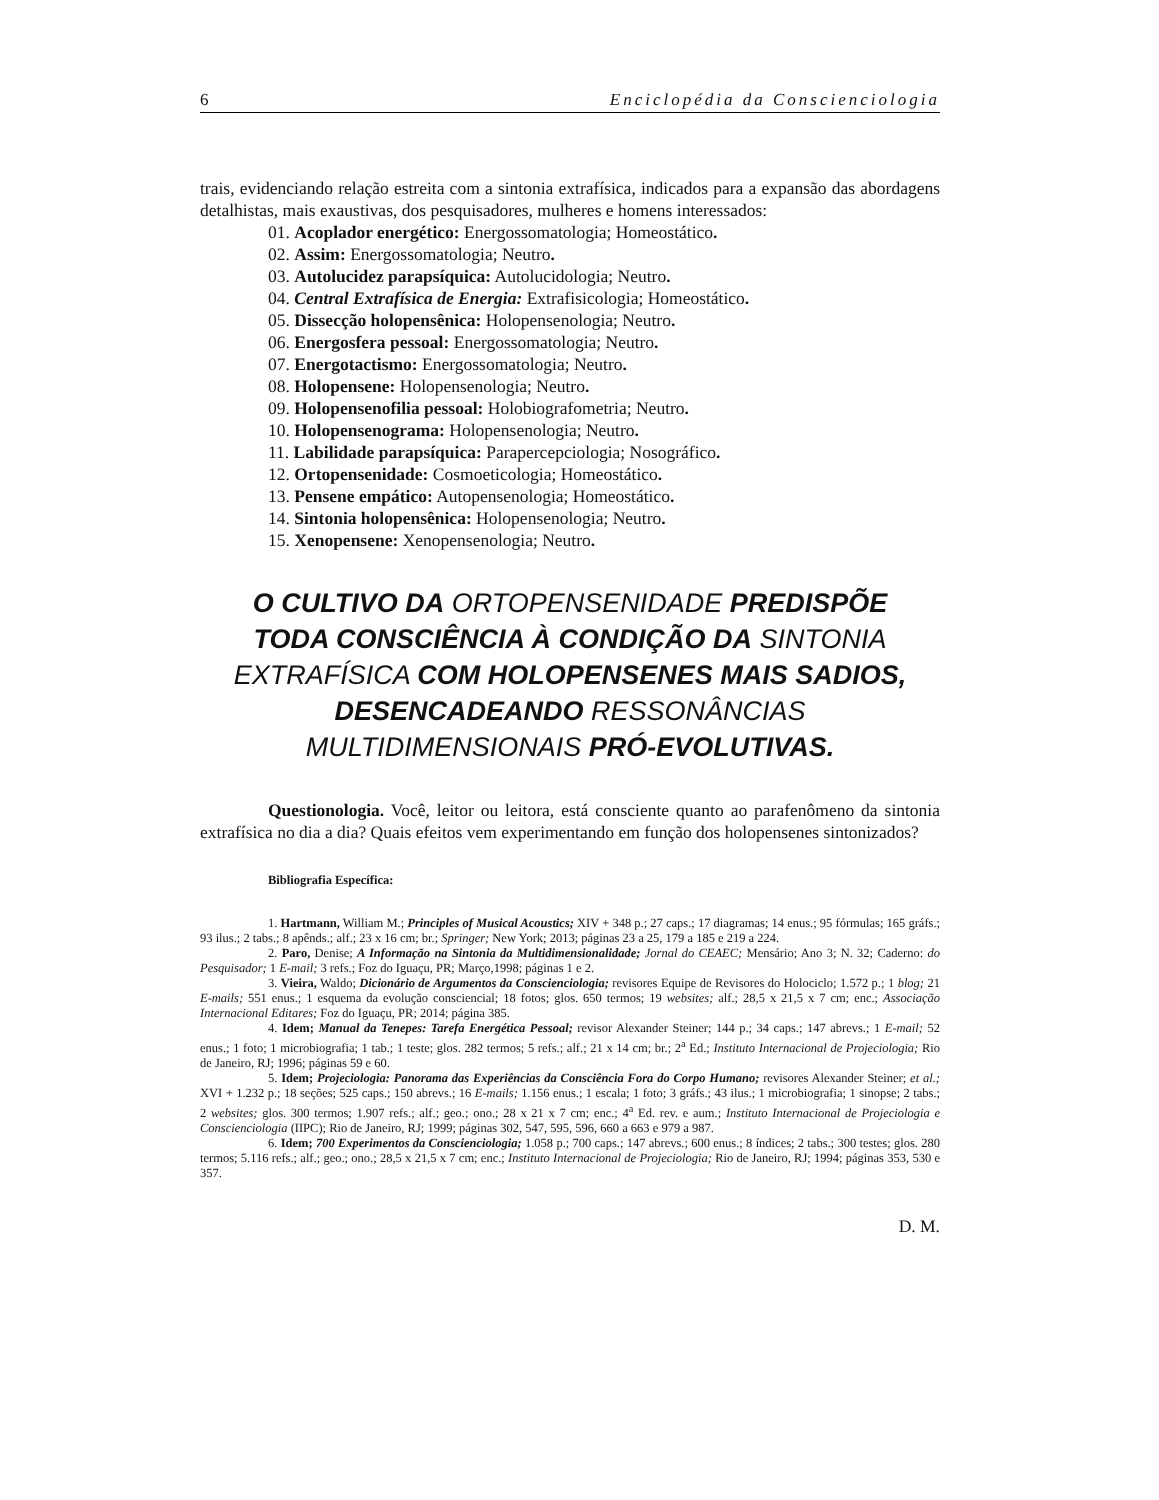6 Enciclopédia da Conscienciologia
trais, evidenciando relação estreita com a sintonia extrafísica, indicados para a expansão das abordagens detalhistas, mais exaustivas, dos pesquisadores, mulheres e homens interessados:
01. Acoplador energético: Energossomatologia; Homeostático.
02. Assim: Energossomatologia; Neutro.
03. Autolucidez parapsíquica: Autolucidologia; Neutro.
04. Central Extrafísica de Energia: Extrafisicologia; Homeostático.
05. Dissecção holopensênica: Holopensenologia; Neutro.
06. Energosfera pessoal: Energossomatologia; Neutro.
07. Energotactismo: Energossomatologia; Neutro.
08. Holopensene: Holopensenologia; Neutro.
09. Holopensenofilia pessoal: Holobiografometria; Neutro.
10. Holopensenograma: Holopensenologia; Neutro.
11. Labilidade parapsíquica: Parapercepciologia; Nosográfico.
12. Ortopensenidade: Cosmoeticologia; Homeostático.
13. Pensene empático: Autopensenologia; Homeostático.
14. Sintonia holopensênica: Holopensenologia; Neutro.
15. Xenopensene: Xenopensenologia; Neutro.
O CULTIVO DA ORTOPENSENIDADE PREDISPÕE TODA CONSCIÊNCIA À CONDIÇÃO DA SINTONIA EXTRAFÍSICA COM HOLOPENSENES MAIS SADIOS, DESENCADEANDO RESSONÂNCIAS MULTIDIMENSIONAIS PRÓ-EVOLUTIVAS.
Questionologia. Você, leitor ou leitora, está consciente quanto ao parafenômeno da sintonia extrafísica no dia a dia? Quais efeitos vem experimentando em função dos holopensenes sintonizados?
Bibliografia Específica:
1. Hartmann, William M.; Principles of Musical Acoustics; XIV + 348 p.; 27 caps.; 17 diagramas; 14 enus.; 95 fórmulas; 165 gráfs.; 93 ilus.; 2 tabs.; 8 apênds.; alf.; 23 x 16 cm; br.; Springer; New York; 2013; páginas 23 a 25, 179 a 185 e 219 a 224.
2. Paro, Denise; A Informação na Sintonia da Multidimensionalidade; Jornal do CEAEC; Mensário; Ano 3; N. 32; Caderno: do Pesquisador; 1 E-mail; 3 refs.; Foz do Iguaçu, PR; Março,1998; páginas 1 e 2.
3. Vieira, Waldo; Dicionário de Argumentos da Conscienciologia; revisores Equipe de Revisores do Holociclo; 1.572 p.; 1 blog; 21 E-mails; 551 enus.; 1 esquema da evolução consciencial; 18 fotos; glos. 650 termos; 19 websites; alf.; 28,5 x 21,5 x 7 cm; enc.; Associação Internacional Editares; Foz do Iguaçu, PR; 2014; página 385.
4. Idem; Manual da Tenepes: Tarefa Energética Pessoal; revisor Alexander Steiner; 144 p.; 34 caps.; 147 abrevs.; 1 E-mail; 52 enus.; 1 foto; 1 microbiografia; 1 tab.; 1 teste; glos. 282 termos; 5 refs.; alf.; 21 x 14 cm; br.; 2<sup>a</sup> Ed.; Instituto Internacional de Projeciologia; Rio de Janeiro, RJ; 1996; páginas 59 e 60.
5. Idem; Projeciologia: Panorama das Experiências da Consciência Fora do Corpo Humano; revisores Alexander Steiner; et al.; XVI + 1.232 p.; 18 seções; 525 caps.; 150 abrevs.; 16 E-mails; 1.156 enus.; 1 escala; 1 foto; 3 gráfs.; 43 ilus.; 1 microbiografia; 1 sinopse; 2 tabs.; 2 websites; glos. 300 termos; 1.907 refs.; alf.; geo.; ono.; 28 x 21 x 7 cm; enc.; 4<sup>a</sup> Ed. rev. e aum.; Instituto Internacional de Projeciologia e Conscienciologia (IIPC); Rio de Janeiro, RJ; 1999; páginas 302, 547, 595, 596, 660 a 663 e 979 a 987.
6. Idem; 700 Experimentos da Conscienciologia; 1.058 p.; 700 caps.; 147 abrevs.; 600 enus.; 8 índices; 2 tabs.; 300 testes; glos. 280 termos; 5.116 refs.; alf.; geo.; ono.; 28,5 x 21,5 x 7 cm; enc.; Instituto Internacional de Projeciologia; Rio de Janeiro, RJ; 1994; páginas 353, 530 e 357.
D. M.